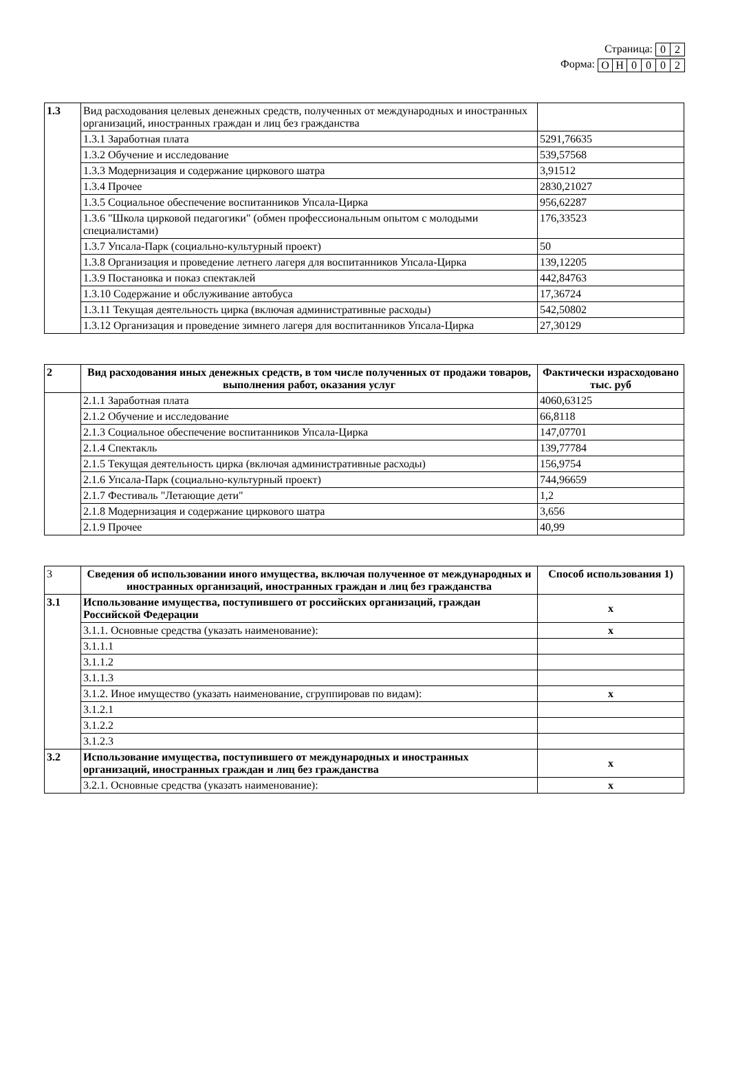Страница:
| 0 | 2 |
Форма:
| О | Н | 0 | 0 | 0 | 2 |
| 1.3 | Вид расходования целевых денежных средств, полученных от международных и иностранных организаций, иностранных граждан и лиц без гражданства | |
| | 1.3.1 Заработная плата | 5291,76635 |
| | 1.3.2 Обучение и исследование | 539,57568 |
| | 1.3.3 Модернизация и содержание циркового шатра | 3,91512 |
| | 1.3.4 Прочее | 2830,21027 |
| | 1.3.5 Социальное обеспечение воспитанников Упсала-Цирка | 956,62287 |
| | 1.3.6 "Школа цирковой педагогики" (обмен профессиональным опытом с молодыми специалистами) | 176,33523 |
| | 1.3.7 Упсала-Парк (социально-культурный проект) | 50 |
| | 1.3.8 Организация и проведение летнего лагеря для воспитанников Упсала-Цирка | 139,12205 |
| | 1.3.9 Постановка и показ спектаклей | 442,84763 |
| | 1.3.10 Содержание и обслуживание автобуса | 17,36724 |
| | 1.3.11 Текущая деятельность цирка (включая административные расходы) | 542,50802 |
| | 1.3.12 Организация и проведение зимнего лагеря для воспитанников Упсала-Цирка | 27,30129 |
| 2 | Вид расходования иных денежных средств, в том числе полученных от продажи товаров, выполнения работ, оказания услуг | Фактически израсходовано тыс. руб |
| | 2.1.1 Заработная плата | 4060,63125 |
| | 2.1.2 Обучение и исследование | 66,8118 |
| | 2.1.3 Социальное обеспечение воспитанников Упсала-Цирка | 147,07701 |
| | 2.1.4 Спектакль | 139,77784 |
| | 2.1.5 Текущая деятельность цирка (включая административные расходы) | 156,9754 |
| | 2.1.6 Упсала-Парк (социально-культурный проект) | 744,96659 |
| | 2.1.7 Фестиваль "Летающие дети" | 1,2 |
| | 2.1.8 Модернизация и содержание циркового шатра | 3,656 |
| | 2.1.9 Прочее | 40,99 |
| 3 | Сведения об использовании иного имущества, включая полученное от международных и иностранных организаций, иностранных граждан и лиц без гражданства | Способ использования 1) |
| 3.1 | Использование имущества, поступившего от российских организаций, граждан Российской Федерации | x |
| | 3.1.1. Основные средства (указать наименование): | x |
| | 3.1.1.1 | |
| | 3.1.1.2 | |
| | 3.1.1.3 | |
| | 3.1.2. Иное имущество (указать наименование, сгруппировав по видам): | x |
| | 3.1.2.1 | |
| | 3.1.2.2 | |
| | 3.1.2.3 | |
| 3.2 | Использование имущества, поступившего от международных и иностранных организаций, иностранных граждан и лиц без гражданства | x |
| | 3.2.1. Основные средства (указать наименование): | x |